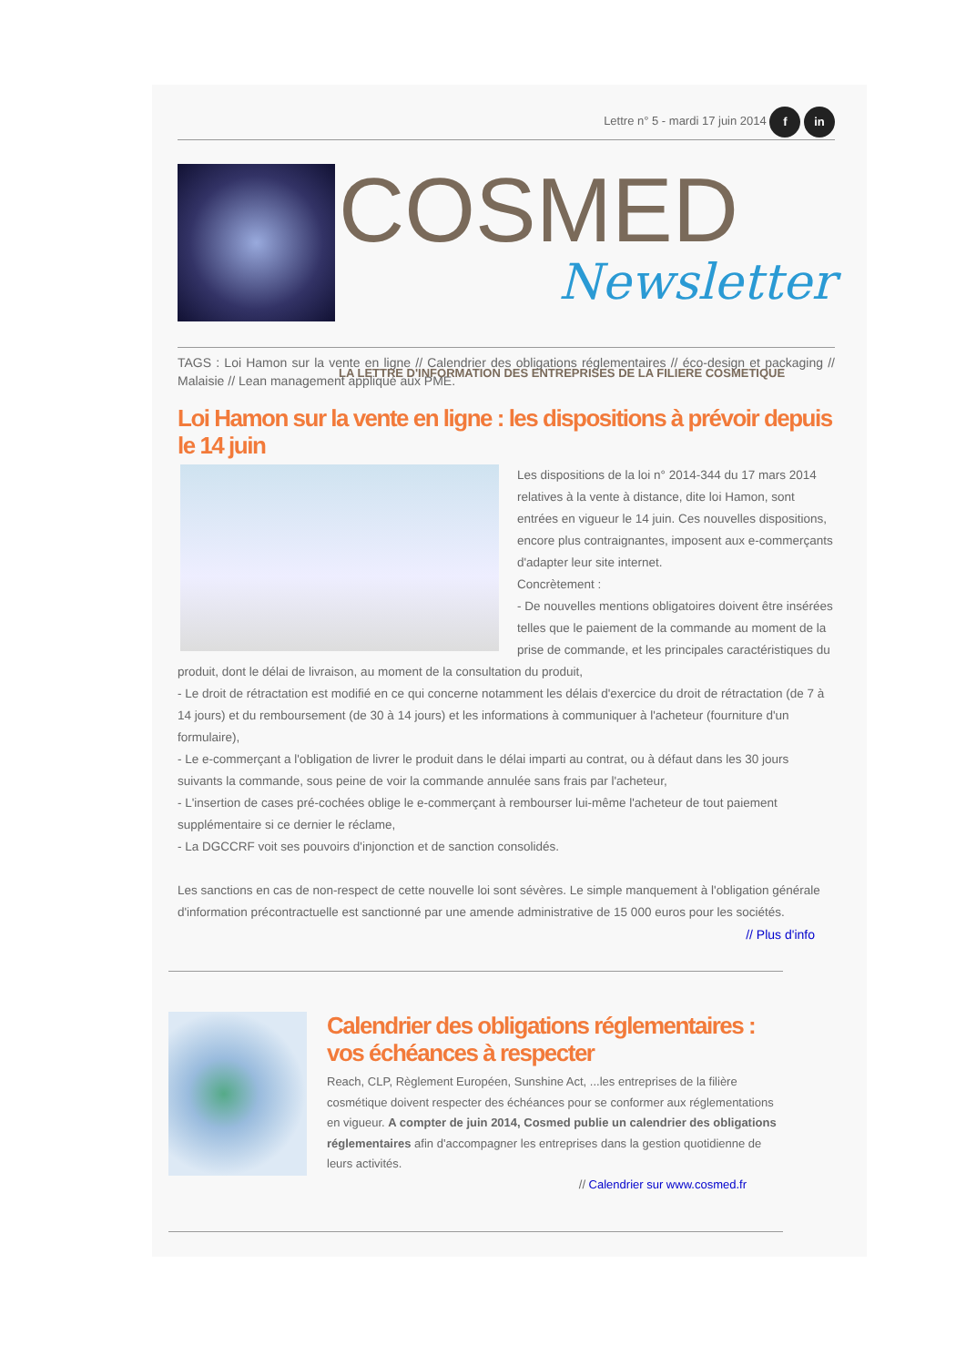Lettre n° 5 - mardi 17 juin 2014 f in
COSMED
Newsletter
LA LETTRE D'INFORMATION DES ENTREPRISES DE LA FILIERE COSMETIQUE
TAGS : Loi Hamon sur la vente en ligne // Calendrier des obligations réglementaires // éco-design et packaging // Malaisie // Lean management appliqué aux PME.
Loi Hamon sur la vente en ligne : les dispositions à prévoir depuis le 14 juin
Les dispositions de la loi n° 2014-344 du 17 mars 2014 relatives à la vente à distance, dite loi Hamon, sont entrées en vigueur le 14 juin. Ces nouvelles dispositions, encore plus contraignantes, imposent aux e-commerçants d'adapter leur site internet.
Concrètement :
- De nouvelles mentions obligatoires doivent être insérées telles que le paiement de la commande au moment de la prise de commande, et les principales caractéristiques du produit, dont le délai de livraison, au moment de la consultation du produit,
- Le droit de rétractation est modifié en ce qui concerne notamment les délais d'exercice du droit de rétractation (de 7 à 14 jours) et du remboursement (de 30 à 14 jours) et les informations à communiquer à l'acheteur (fourniture d'un formulaire),
- Le e-commerçant a l'obligation de livrer le produit dans le délai imparti au contrat, ou à défaut dans les 30 jours suivants la commande, sous peine de voir la commande annulée sans frais par l'acheteur,
- L'insertion de cases pré-cochées oblige le e-commerçant à rembourser lui-même l'acheteur de tout paiement supplémentaire si ce dernier le réclame,
- La DGCCRF voit ses pouvoirs d'injonction et de sanction consolidés.
Les sanctions en cas de non-respect de cette nouvelle loi sont sévères. Le simple manquement à l'obligation générale d'information précontractuelle est sanctionné par une amende administrative de 15 000 euros pour les sociétés.
// Plus d'info
Calendrier des obligations réglementaires : vos échéances à respecter
Reach, CLP, Règlement Européen, Sunshine Act, ...les entreprises de la filière cosmétique doivent respecter des échéances pour se conformer aux réglementations en vigueur. A compter de juin 2014, Cosmed publie un calendrier des obligations réglementaires afin d'accompagner les entreprises dans la gestion quotidienne de leurs activités.
// Calendrier sur www.cosmed.fr